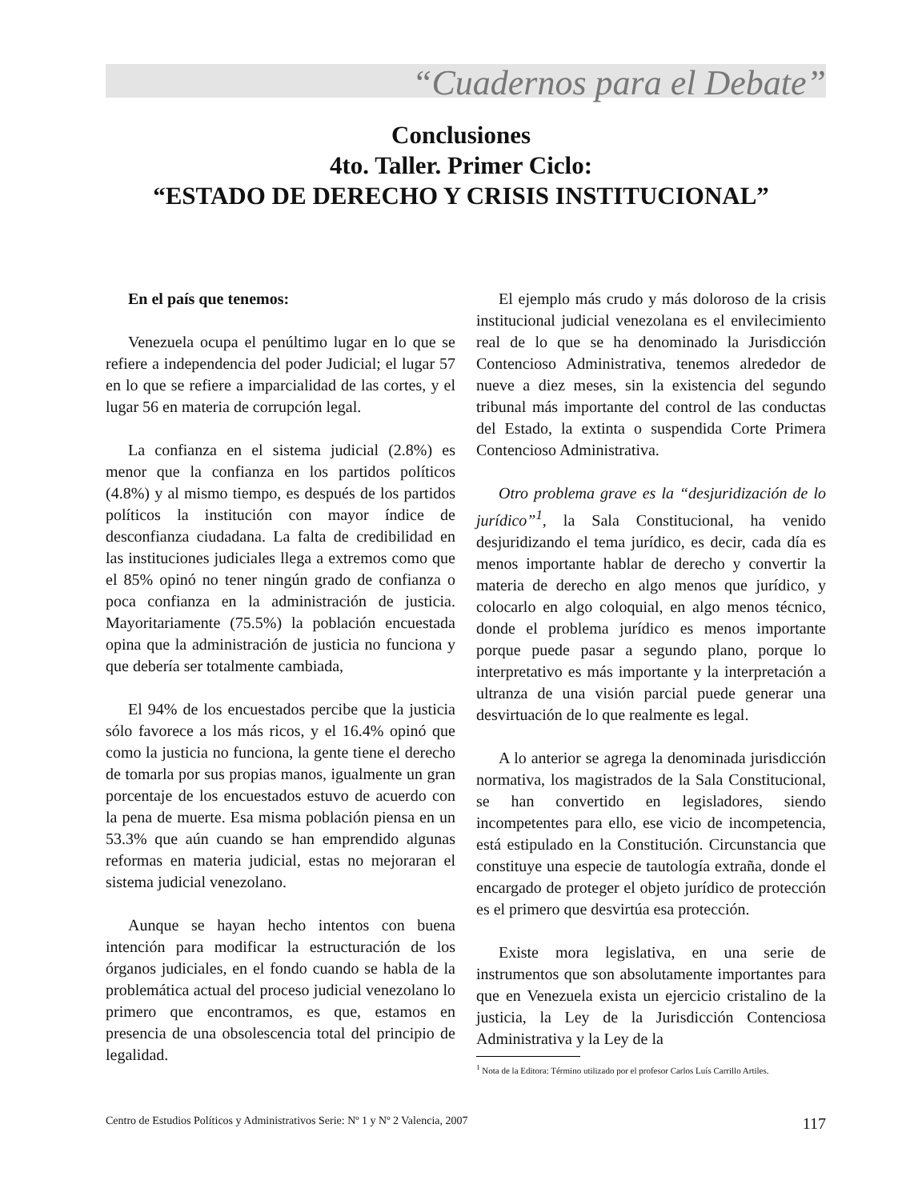“Cuadernos para el Debate”
Conclusiones
4to. Taller. Primer Ciclo:
“ESTADO DE DERECHO Y CRISIS INSTITUCIONAL”
En el país que tenemos:
Venezuela ocupa el penúltimo lugar en lo que se refiere a independencia del poder Judicial; el lugar 57 en lo que se refiere a imparcialidad de las cortes, y el lugar 56 en materia de corrupción legal.
La confianza en el sistema judicial (2.8%) es menor que la confianza en los partidos políticos (4.8%) y al mismo tiempo, es después de los partidos políticos la institución con mayor índice de desconfianza ciudadana. La falta de credibilidad en las instituciones judiciales llega a extremos como que el 85% opinó no tener ningún grado de confianza o poca confianza en la administración de justicia. Mayoritariamente (75.5%) la población encuestada opina que la administración de justicia no funciona y que debería ser totalmente cambiada,
El 94% de los encuestados percibe que la justicia sólo favorece a los más ricos, y el 16.4% opinó que como la justicia no funciona, la gente tiene el derecho de tomarla por sus propias manos, igualmente un gran porcentaje de los encuestados estuvo de acuerdo con la pena de muerte. Esa misma población piensa en un 53.3% que aún cuando se han emprendido algunas reformas en materia judicial, estas no mejoraran el sistema judicial venezolano.
Aunque se hayan hecho intentos con buena intención para modificar la estructuración de los órganos judiciales, en el fondo cuando se habla de la problemática actual del proceso judicial venezolano lo primero que encontramos, es que, estamos en presencia de una obsolescencia total del principio de legalidad.
El ejemplo más crudo y más doloroso de la crisis institucional judicial venezolana es el envilecimiento real de lo que se ha denominado la Jurisdicción Contencioso Administrativa, tenemos alrededor de nueve a diez meses, sin la existencia del segundo tribunal más importante del control de las conductas del Estado, la extinta o suspendida Corte Primera Contencioso Administrativa.
Otro problema grave es la “desjuridización de lo jurídico”<sup>1</sup>, la Sala Constitucional, ha venido desjuridizando el tema jurídico, es decir, cada día es menos importante hablar de derecho y convertir la materia de derecho en algo menos que jurídico, y colocarlo en algo coloquial, en algo menos técnico, donde el problema jurídico es menos importante porque puede pasar a segundo plano, porque lo interpretativo es más importante y la interpretación a ultranza de una visión parcial puede generar una desvirtuación de lo que realmente es legal.
A lo anterior se agrega la denominada jurisdicción normativa, los magistrados de la Sala Constitucional, se han convertido en legisladores, siendo incompetentes para ello, ese vicio de incompetencia, está estipulado en la Constitución. Circunstancia que constituye una especie de tautología extraña, donde el encargado de proteger el objeto jurídico de protección es el primero que desvirtúa esa protección.
Existe mora legislativa, en una serie de instrumentos que son absolutamente importantes para que en Venezuela exista un ejercicio cristalino de la justicia, la Ley de la Jurisdicción Contenciosa Administrativa y la Ley de la
<sup>1</sup> Nota de la Editora: Término utilizado por el profesor Carlos Luís Carrillo Artiles.
Centro de Estudios Políticos y Administrativos Serie: Nº 1 y Nº 2 Valencia, 2007 117